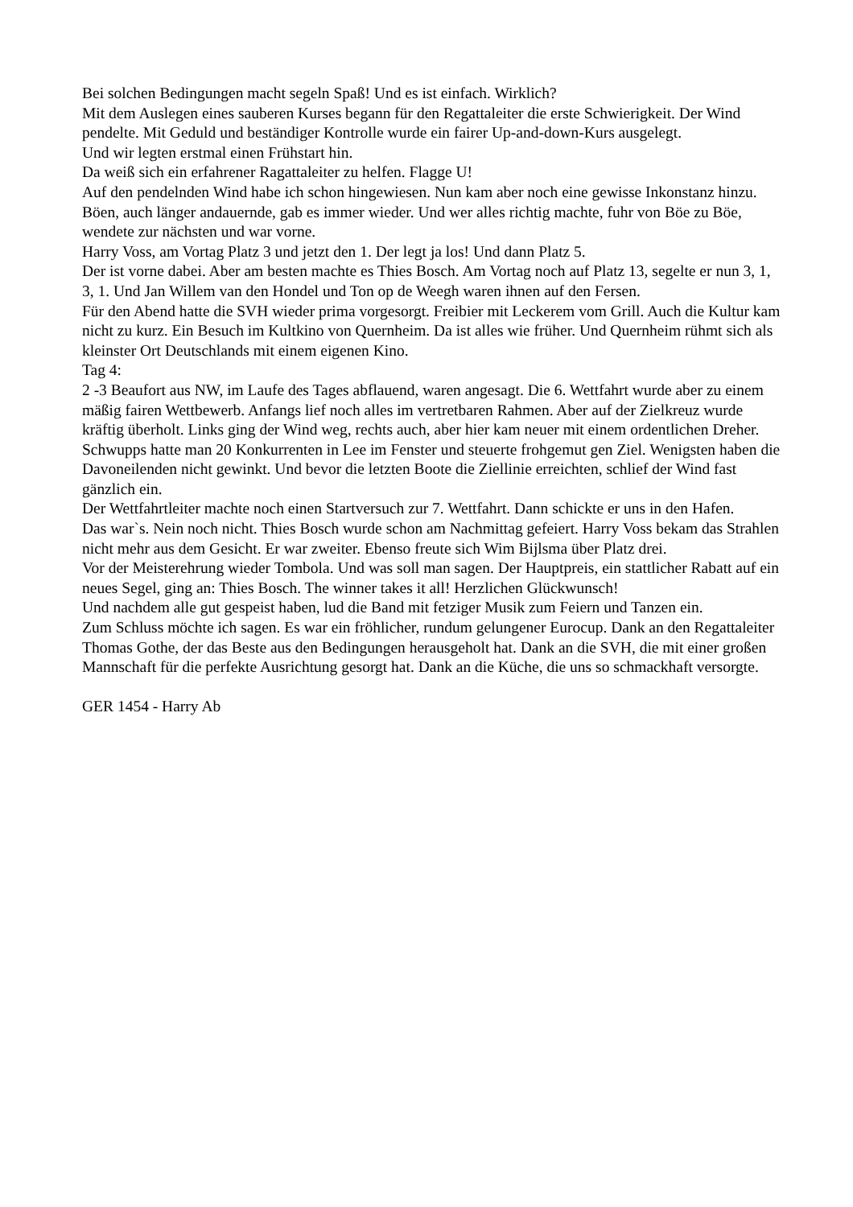Bei solchen Bedingungen macht segeln Spaß! Und es ist einfach. Wirklich?
Mit dem Auslegen eines sauberen Kurses begann für den Regattaleiter die erste Schwierigkeit. Der Wind pendelte. Mit Geduld und beständiger Kontrolle wurde ein fairer Up-and-down-Kurs ausgelegt.
Und wir legten erstmal einen Frühstart hin.
Da weiß sich ein erfahrener Ragattaleiter zu helfen. Flagge U!
Auf den pendelnden Wind habe ich schon hingewiesen. Nun kam aber noch eine gewisse Inkonstanz hinzu. Böen, auch länger andauernde, gab es immer wieder. Und wer alles richtig machte, fuhr von Böe zu Böe, wendete zur nächsten und war vorne.
Harry Voss, am Vortag Platz 3 und jetzt den 1. Der legt ja los! Und dann Platz 5.
Der ist vorne dabei. Aber am besten machte es Thies Bosch. Am Vortag noch auf Platz 13, segelte er nun 3, 1, 3, 1. Und Jan Willem van den Hondel und Ton op de Weegh waren ihnen auf den Fersen.
Für den Abend hatte die SVH wieder prima vorgesorgt. Freibier mit Leckerem vom Grill. Auch die Kultur kam nicht zu kurz. Ein Besuch im Kultkino von Quernheim. Da ist alles wie früher. Und Quernheim rühmt sich als kleinster Ort Deutschlands mit einem eigenen Kino.
Tag 4:
2 -3 Beaufort aus NW, im Laufe des Tages abflauend, waren angesagt. Die 6. Wettfahrt wurde aber zu einem mäßig fairen Wettbewerb. Anfangs lief noch alles im vertretbaren Rahmen. Aber auf der Zielkreuz wurde kräftig überholt. Links ging der Wind weg, rechts auch, aber hier kam neuer mit einem ordentlichen Dreher. Schwupps hatte man 20 Konkurrenten in Lee im Fenster und steuerte frohgemut gen Ziel. Wenigsten haben die Davoneilenden nicht gewinkt. Und bevor die letzten Boote die Ziellinie erreichten, schlief der Wind fast gänzlich ein.
Der Wettfahrtleiter machte noch einen Startversuch zur 7. Wettfahrt. Dann schickte er uns in den Hafen.
Das war`s. Nein noch nicht. Thies Bosch wurde schon am Nachmittag gefeiert. Harry Voss bekam das Strahlen nicht mehr aus dem Gesicht. Er war zweiter. Ebenso freute sich Wim Bijlsma über Platz drei.
Vor der Meisterehrung wieder Tombola. Und was soll man sagen. Der Hauptpreis, ein stattlicher Rabatt auf ein neues Segel, ging an: Thies Bosch. The winner takes it all! Herzlichen Glückwunsch!
Und nachdem alle gut gespeist haben, lud die Band mit fetziger Musik zum Feiern und Tanzen ein.
Zum Schluss möchte ich sagen. Es war ein fröhlicher, rundum gelungener Eurocup. Dank an den Regattaleiter Thomas Gothe, der das Beste aus den Bedingungen herausgeholt hat. Dank an die SVH, die mit einer großen Mannschaft für die perfekte Ausrichtung gesorgt hat. Dank an die Küche, die uns so schmackhaft versorgte.
GER 1454 - Harry Ab